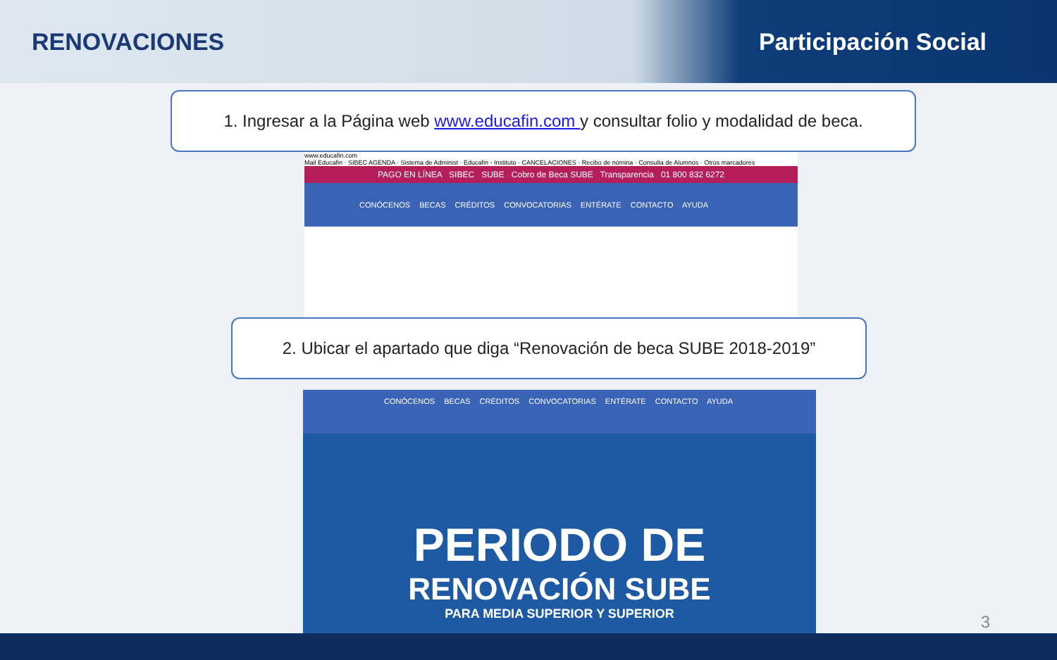RENOVACIONES Participación Social
1. Ingresar a la Página web www.educafin.com y consultar folio y modalidad de beca.
www.educafin.com
Mail Educafin · SIBEC AGENDA · Sistema de Administ · Educafin - Instituto · CANCELACIONES · Recibo de nómina · Consulta de Alumnos · Otros marcadores
PAGO EN LÍNEA SIBEC SUBE Cobro de Beca SUBE Transparencia 01 800 832 6272
CONÓCENOS BECAS CRÉDITOS CONVOCATORIAS ENTÉRATE CONTACTO AYUDA
2. Ubicar el apartado que diga “Renovación de beca SUBE 2018-2019”
CONÓCENOS BECAS CRÉDITOS CONVOCATORIAS ENTÉRATE CONTACTO AYUDA
PERIODO DE
RENOVACIÓN SUBE
PARA MEDIA SUPERIOR Y SUPERIOR
3